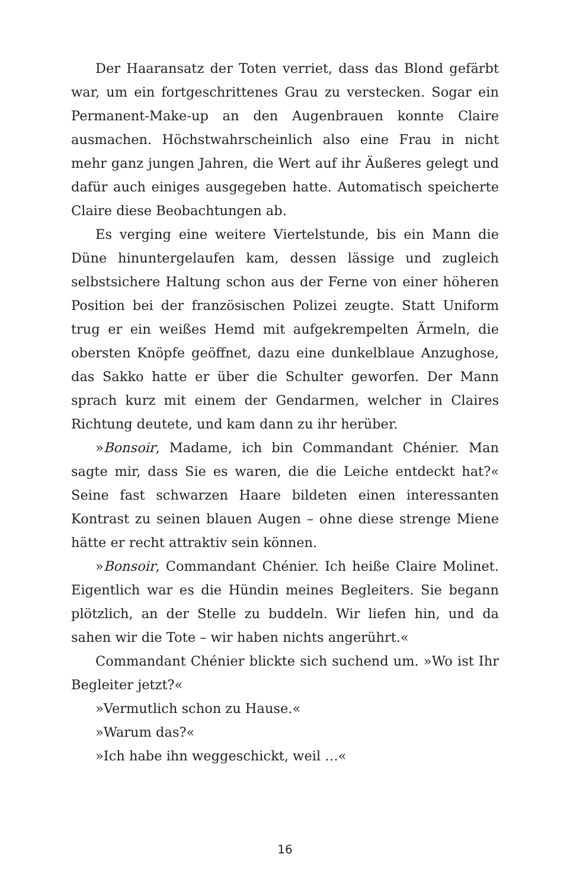Der Haaransatz der Toten verriet, dass das Blond gefärbt war, um ein fortgeschrittenes Grau zu verstecken. Sogar ein Perma­nent-Make-up an den Augenbrauen konnte Claire ausmachen. Höchstwahrscheinlich also eine Frau in nicht mehr ganz jungen Jahren, die Wert auf ihr Äußeres gelegt und dafür auch einiges ausgegeben hatte. Automatisch speicherte Claire diese Beobach­tungen ab.
Es verging eine weitere Viertelstunde, bis ein Mann die Düne hinuntergelaufen kam, dessen lässige und zugleich selbstsichere Haltung schon aus der Ferne von einer höheren Position bei der französischen Polizei zeugte. Statt Uniform trug er ein weißes Hemd mit aufgekrempelten Ärmeln, die obersten Knöpfe geöff­net, dazu eine dunkelblaue Anzughose, das Sakko hatte er über die Schulter geworfen. Der Mann sprach kurz mit einem der Gen­darmen, welcher in Claires Richtung deutete, und kam dann zu ihr herüber.
»Bonsoir, Madame, ich bin Commandant Chénier. Man sagte mir, dass Sie es waren, die die Leiche entdeckt hat?« Seine fast schwarzen Haare bildeten einen interessanten Kontrast zu seinen blauen Augen – ohne diese strenge Miene hätte er recht attraktiv sein können.
»Bonsoir, Commandant Chénier. Ich heiße Claire Molinet. Ei­gentlich war es die Hündin meines Begleiters. Sie begann plötz­lich, an der Stelle zu buddeln. Wir liefen hin, und da sahen wir die Tote – wir haben nichts angerührt.«
Commandant Chénier blickte sich suchend um. »Wo ist Ihr Begleiter jetzt?«
»Vermutlich schon zu Hause.«
»Warum das?«
»Ich habe ihn weggeschickt, weil …«
16